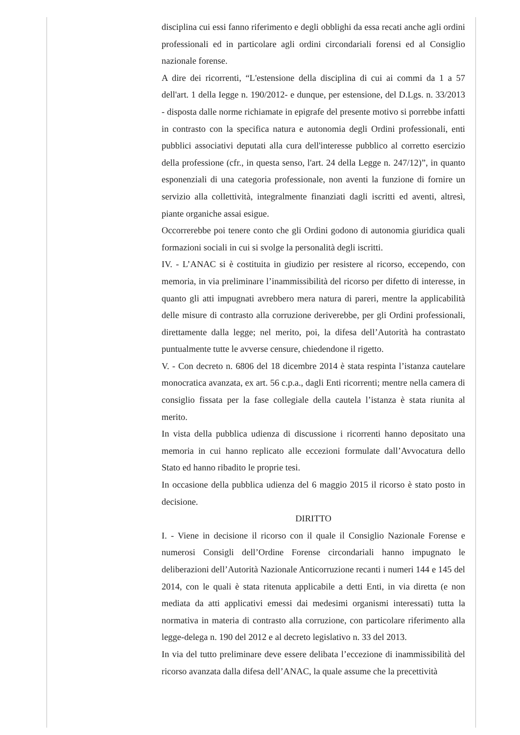disciplina cui essi fanno riferimento e degli obblighi da essa recati anche agli ordini professionali ed in particolare agli ordini circondariali forensi ed al Consiglio nazionale forense.
A dire dei ricorrenti, “L'estensione della disciplina di cui ai commi da 1 a 57 dell'art. 1 della Iegge n. 190/2012- e dunque, per estensione, del D.Lgs. n. 33/2013 - disposta dalle norme richiamate in epigrafe del presente motivo si porrebbe infatti in contrasto con la specifica natura e autonomia degli Ordini professionali, enti pubblici associativi deputati alla cura dell'interesse pubblico al corretto esercizio della professione (cfr., in questa senso, l'art. 24 della Legge n. 247/12)”, in quanto esponenziali di una categoria professionale, non aventi la funzione di fornire un servizio alla collettività, integralmente finanziati dagli iscritti ed aventi, altresì, piante organiche assai esigue.
Occorrerebbe poi tenere conto che gli Ordini godono di autonomia giuridica quali formazioni sociali in cui si svolge la personalità degli iscritti.
IV. - L’ANAC si è costituita in giudizio per resistere al ricorso, eccependo, con memoria, in via preliminare l’inammissibilità del ricorso per difetto di interesse, in quanto gli atti impugnati avrebbero mera natura di pareri, mentre la applicabilità delle misure di contrasto alla corruzione deriverebbe, per gli Ordini professionali, direttamente dalla legge; nel merito, poi, la difesa dell’Autorità ha contrastato puntualmente tutte le avverse censure, chiedendone il rigetto.
V. - Con decreto n. 6806 del 18 dicembre 2014 è stata respinta l’istanza cautelare monocratica avanzata, ex art. 56 c.p.a., dagli Enti ricorrenti; mentre nella camera di consiglio fissata per la fase collegiale della cautela l’istanza è stata riunita al merito.
In vista della pubblica udienza di discussione i ricorrenti hanno depositato una memoria in cui hanno replicato alle eccezioni formulate dall’Avvocatura dello Stato ed hanno ribadito le proprie tesi.
In occasione della pubblica udienza del 6 maggio 2015 il ricorso è stato posto in decisione.
DIRITTO
I. - Viene in decisione il ricorso con il quale il Consiglio Nazionale Forense e numerosi Consigli dell’Ordine Forense circondariali hanno impugnato le deliberazioni dell’Autorità Nazionale Anticorruzione recanti i numeri 144 e 145 del 2014, con le quali è stata ritenuta applicabile a detti Enti, in via diretta (e non mediata da atti applicativi emessi dai medesimi organismi interessati) tutta la normativa in materia di contrasto alla corruzione, con particolare riferimento alla legge-delega n. 190 del 2012 e al decreto legislativo n. 33 del 2013.
In via del tutto preliminare deve essere delibata l’eccezione di inammissibilità del ricorso avanzata dalla difesa dell’ANAC, la quale assume che la precettività